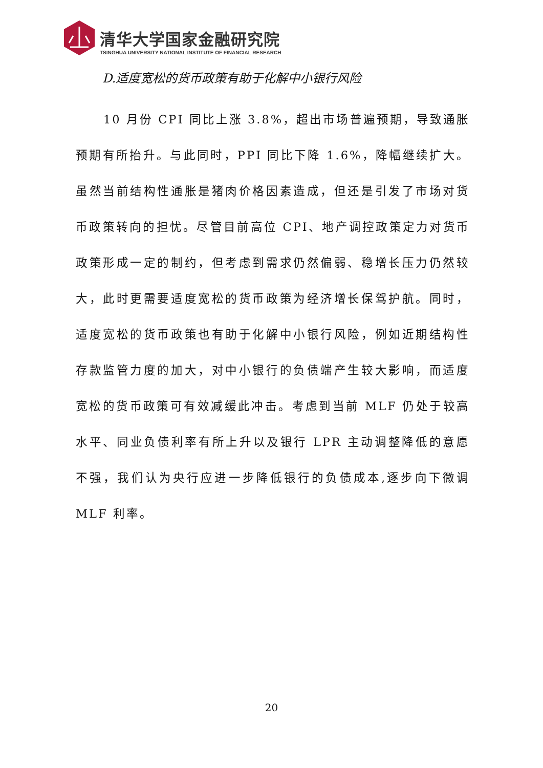清华大学国家金融研究院
TSINGHUA UNIVERSITY NATIONAL INSTITUTE OF FINANCIAL RESEARCH
D.适度宽松的货币政策有助于化解中小银行风险
10 月份 CPI 同比上涨 3.8%，超出市场普遍预期，导致通胀预期有所抬升。与此同时，PPI 同比下降 1.6%，降幅继续扩大。虽然当前结构性通胀是猪肉价格因素造成，但还是引发了市场对货币政策转向的担忧。尽管目前高位 CPI、地产调控政策定力对货币政策形成一定的制约，但考虑到需求仍然偏弱、稳增长压力仍然较大，此时更需要适度宽松的货币政策为经济增长保驾护航。同时，适度宽松的货币政策也有助于化解中小银行风险，例如近期结构性存款监管力度的加大，对中小银行的负债端产生较大影响，而适度宽松的货币政策可有效减缓此冲击。考虑到当前 MLF 仍处于较高水平、同业负债利率有所上升以及银行 LPR 主动调整降低的意愿不强，我们认为央行应进一步降低银行的负债成本,逐步向下微调 MLF 利率。
20